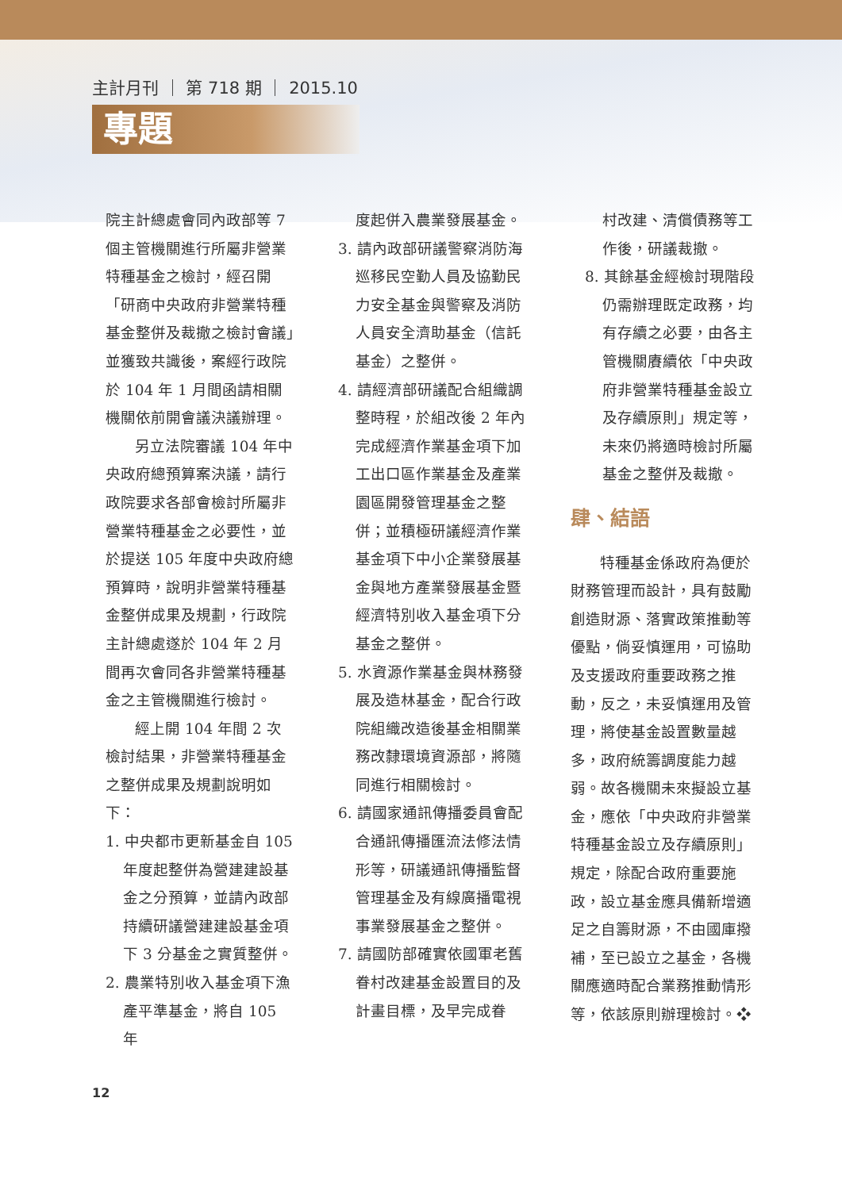主計月刊 ｜ 第 718 期 ｜ 2015.10
專題
院主計總處會同內政部等 7 個主管機關進行所屬非營業特種基金之檢討，經召開「研商中央政府非營業特種基金整併及裁撤之檢討會議」並獲致共識後，案經行政院於 104 年 1 月間函請相關機關依前開會議決議辦理。
另立法院審議 104 年中央政府總預算案決議，請行政院要求各部會檢討所屬非營業特種基金之必要性，並於提送 105 年度中央政府總預算時，說明非營業特種基金整併成果及規劃，行政院主計總處遂於 104 年 2 月間再次會同各非營業特種基金之主管機關進行檢討。
經上開 104 年間 2 次檢討結果，非營業特種基金之整併成果及規劃說明如下：
1. 中央都市更新基金自 105 年度起整併為營建建設基金之分預算，並請內政部持續研議營建建設基金項下 3 分基金之實質整併。
2. 農業特別收入基金項下漁產平準基金，將自 105 年
度起併入農業發展基金。
3. 請內政部研議警察消防海巡移民空勤人員及協勤民力安全基金與警察及消防人員安全濟助基金（信託基金）之整併。
4. 請經濟部研議配合組織調整時程，於組改後 2 年內完成經濟作業基金項下加工出口區作業基金及產業園區開發管理基金之整併；並積極研議經濟作業基金項下中小企業發展基金與地方產業發展基金暨經濟特別收入基金項下分基金之整併。
5. 水資源作業基金與林務發展及造林基金，配合行政院組織改造後基金相關業務改隸環境資源部，將隨同進行相關檢討。
6. 請國家通訊傳播委員會配合通訊傳播匯流法修法情形等，研議通訊傳播監督管理基金及有線廣播電視事業發展基金之整併。
7. 請國防部確實依國軍老舊眷村改建基金設置目的及計畫目標，及早完成眷
村改建、清償債務等工作後，研議裁撤。
8. 其餘基金經檢討現階段仍需辦理既定政務，均有存續之必要，由各主管機關賡續依「中央政府非營業特種基金設立及存續原則」規定等，未來仍將適時檢討所屬基金之整併及裁撤。
肆、結語
特種基金係政府為便於財務管理而設計，具有鼓勵創造財源、落實政策推動等優點，倘妥慎運用，可協助及支援政府重要政務之推動，反之，未妥慎運用及管理，將使基金設置數量越多，政府統籌調度能力越弱。故各機關未來擬設立基金，應依「中央政府非營業特種基金設立及存續原則」規定，除配合政府重要施政，設立基金應具備新增適足之自籌財源，不由國庫撥補，至已設立之基金，各機關應適時配合業務推動情形等，依該原則辦理檢討。❖
12